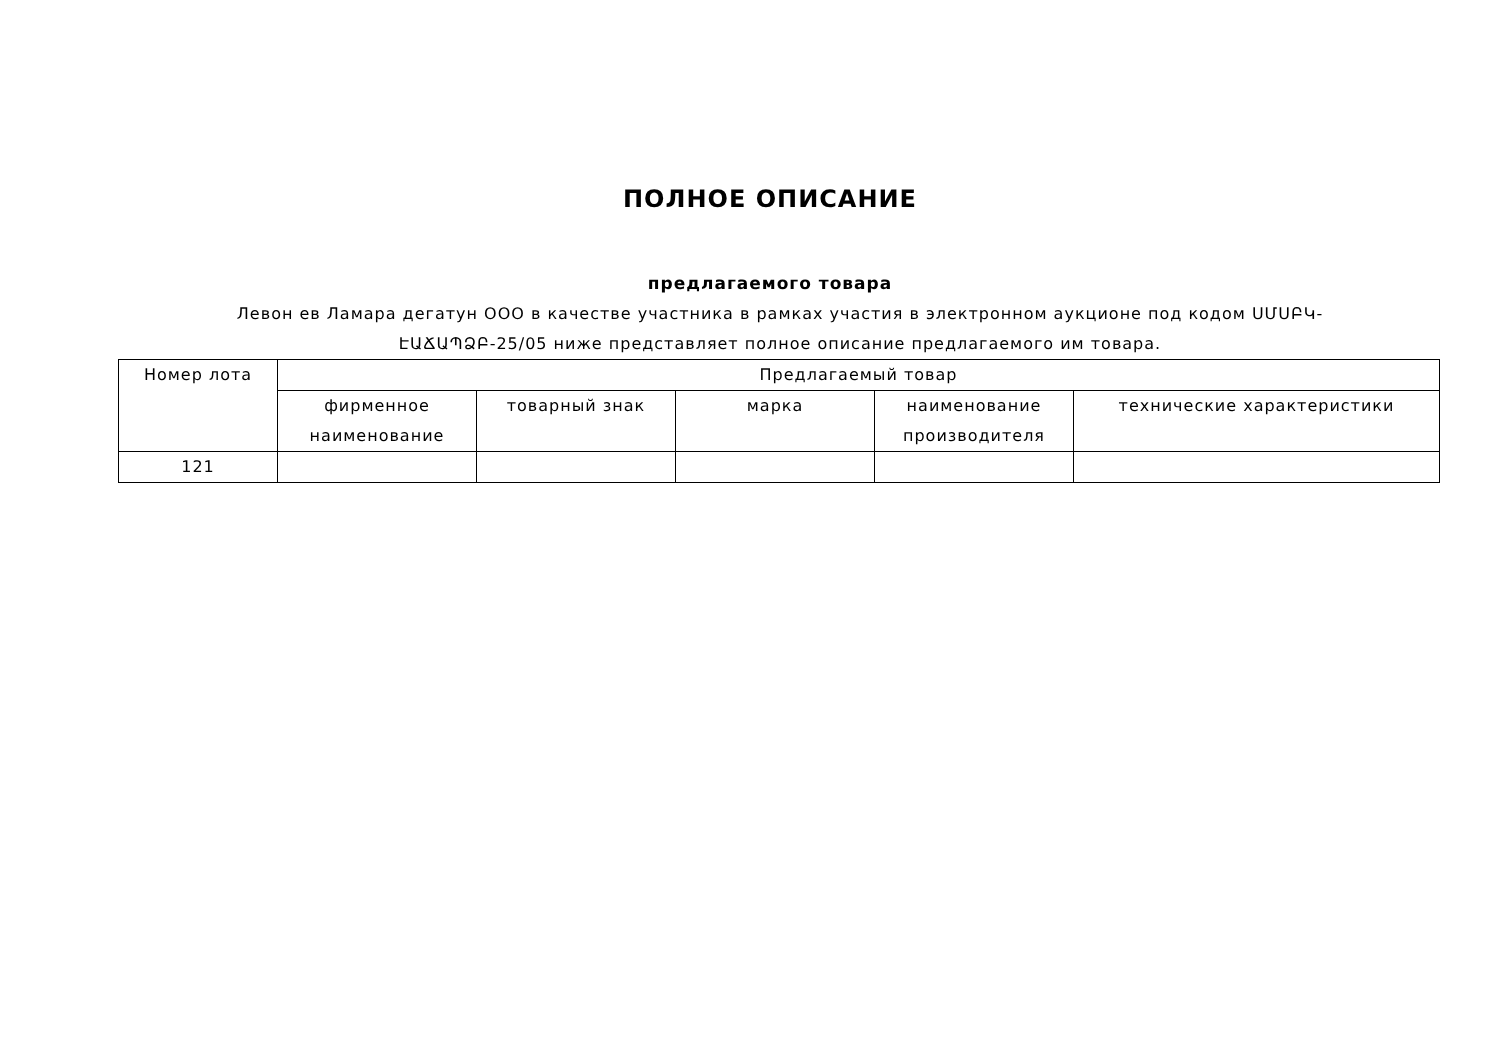ПОЛНОЕ ОПИСАНИЕ
предлагаемого товара
Левон ев Ламара дегатун ООО в качестве участника в рамках участия в электронном аукционе под кодом ՍՄՍԲԿ-ԷԱՃԱՊՁԲ-25/05 ниже представляет полное описание предлагаемого им товара.
| Номер лота | Предлагаемый товар | | | | |
| --- | --- | --- | --- | --- | --- |
| | фирменное наименование | товарный знак | марка | наименование производителя | технические характеристики |
| 121 | | | | | |